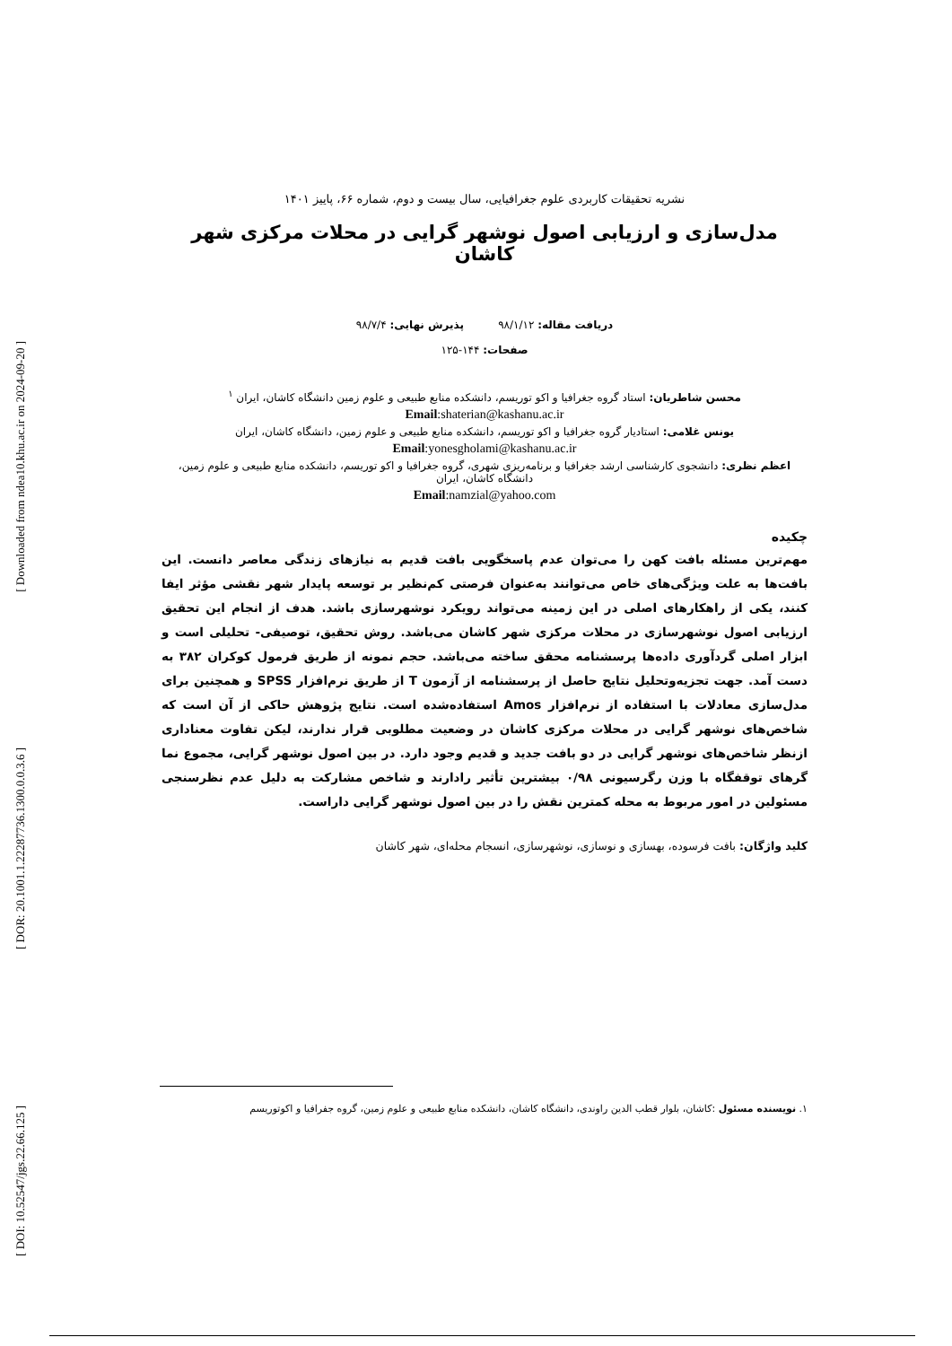[ Downloaded from ndea10.khu.ac.ir on 2024-09-20 ]
[ DOR: 20.1001.1.22287736.1300.0.0.3.6 ]
[ DOI: 10.52547/jgs.22.66.125 ]
نشریه تحقیقات کاربردی علوم جغرافیایی، سال بیست و دوم، شماره ۶۶، پاییز ۱۴۰۱
مدل‌سازی و ارزیابی اصول نوشهر گرایی در محلات مرکزی شهر کاشان
دریافت مقاله: ۹۸/۱/۱۲ پذیرش نهایی: ۹۸/۷/۴
صفحات: ۱۴۴-۱۲۵
محسن شاطریان: استاد گروه جغرافیا و اکو توریسم، دانشکده منابع طبیعی و علوم زمین دانشگاه کاشان، ایران <sup>۱</sup>
Email:shaterian@kashanu.ac.ir
یونس غلامی: استادیار گروه جغرافیا و اکو توریسم، دانشکده منابع طبیعی و علوم زمین، دانشگاه کاشان، ایران
Email:yonesgholami@kashanu.ac.ir
اعظم نظری: دانشجوی کارشناسی ارشد جغرافیا و برنامه‌ریزی شهری، گروه جغرافیا و اکو توریسم، دانشکده منابع طبیعی و علوم زمین، دانشگاه کاشان، ایران
Email:namzial@yahoo.com
چکیده
مهم‌ترین مسئله بافت کهن را می‌توان عدم پاسخگویی بافت قدیم به نیازهای زندگی معاصر دانست. این بافت‌ها به علت ویژگی‌های خاص می‌توانند به‌عنوان فرصتی کم‌نظیر بر توسعه پایدار شهر نقشی مؤثر ایفا کنند، یکی از راهکارهای اصلی در این زمینه می‌تواند رویکرد نوشهرسازی باشد. هدف از انجام این تحقیق ارزیابی اصول نوشهرسازی در محلات مرکزی شهر کاشان می‌باشد. روش تحقیق، توصیفی- تحلیلی است و ابزار اصلی گردآوری داده‌ها پرسشنامه محقق ساخته می‌باشد. حجم نمونه از طریق فرمول کوکران ۳۸۲ به دست آمد. جهت تجزیه‌وتحلیل نتایج حاصل از پرسشنامه از آزمون T از طریق نرم‌افزار SPSS و همچنین برای مدل‌سازی معادلات با استفاده از نرم‌افزار Amos استفاده‌شده است. نتایج پژوهش حاکی از آن است که شاخص‌های نوشهر گرایی در محلات مرکزی کاشان در وضعیت مطلوبی قرار ندارند، لیکن تفاوت معناداری ازنظر شاخص‌های نوشهر گرایی در دو بافت جدید و قدیم وجود دارد. در بین اصول نوشهر گرایی، مجموع نما گرهای توقفگاه با وزن رگرسیونی ۰/۹۸ بیشترین تأثیر رادارند و شاخص مشارکت به دلیل عدم نظرسنجی مسئولین در امور مربوط به محله کمترین نقش را در بین اصول نوشهر گرایی داراست.
کلید واژگان: بافت فرسوده، بهسازی و نوسازی، نوشهرسازی، انسجام محله‌ای، شهر کاشان
۱. نویسنده مسئول :کاشان، بلوار قطب الدین راوندی، دانشگاه کاشان، دانشکده منابع طبیعی و علوم زمین، گروه جفرافیا و اکوتوریسم